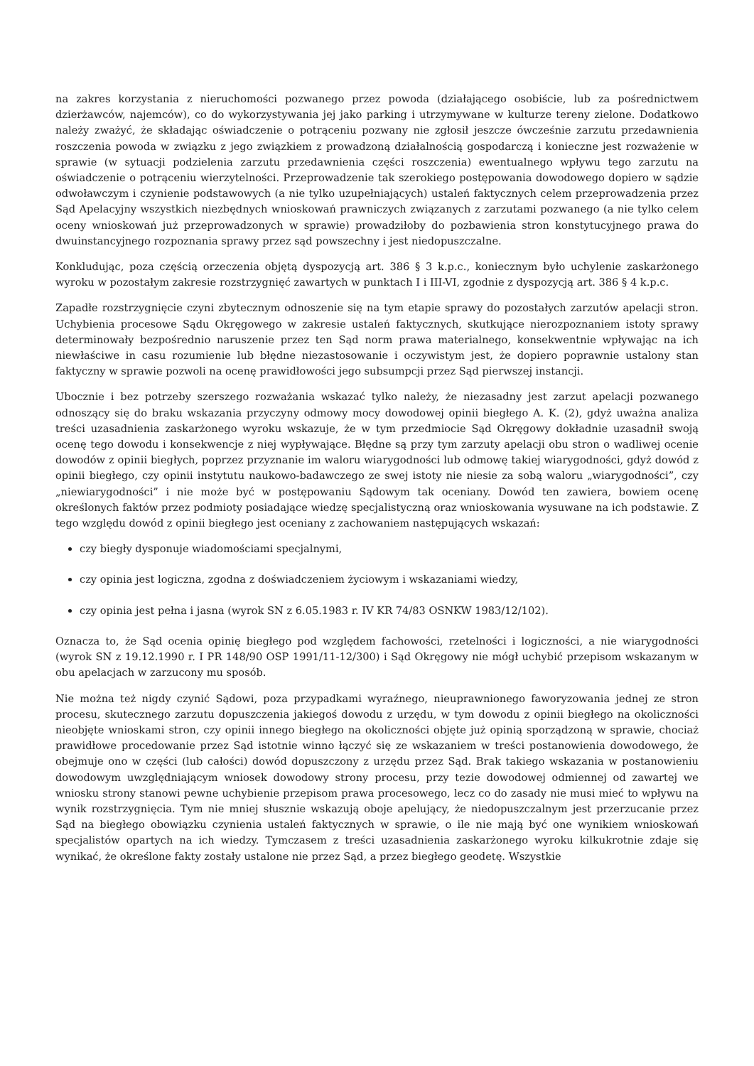na zakres korzystania z nieruchomości pozwanego przez powoda (działającego osobiście, lub za pośrednictwem dzierżawców, najemców), co do wykorzystywania jej jako parking i utrzymywane w kulturze tereny zielone. Dodatkowo należy zważyć, że składając oświadczenie o potrąceniu pozwany nie zgłosił jeszcze ówcześnie zarzutu przedawnienia roszczenia powoda w związku z jego związkiem z prowadzoną działalnością gospodarczą i konieczne jest rozważenie w sprawie (w sytuacji podzielenia zarzutu przedawnienia części roszczenia) ewentualnego wpływu tego zarzutu na oświadczenie o potrąceniu wierzytelności. Przeprowadzenie tak szerokiego postępowania dowodowego dopiero w sądzie odwoławczym i czynienie podstawowych (a nie tylko uzupełniających) ustaleń faktycznych celem przeprowadzenia przez Sąd Apelacyjny wszystkich niezbędnych wnioskowań prawniczych związanych z zarzutami pozwanego (a nie tylko celem oceny wnioskowań już przeprowadzonych w sprawie) prowadziłoby do pozbawienia stron konstytucyjnego prawa do dwuinstancyjnego rozpoznania sprawy przez sąd powszechny i jest niedopuszczalne.
Konkludując, poza częścią orzeczenia objętą dyspozycją art. 386 § 3 k.p.c., koniecznym było uchylenie zaskarżonego wyroku w pozostałym zakresie rozstrzygnięć zawartych w punktach I i III-VI, zgodnie z dyspozycją art. 386 § 4 k.p.c.
Zapadłe rozstrzygnięcie czyni zbytecznym odnoszenie się na tym etapie sprawy do pozostałych zarzutów apelacji stron. Uchybienia procesowe Sądu Okręgowego w zakresie ustaleń faktycznych, skutkujące nierozpoznaniem istoty sprawy determinowały bezpośrednio naruszenie przez ten Sąd norm prawa materialnego, konsekwentnie wpływając na ich niewłaściwe in casu rozumienie lub błędne niezastosowanie i oczywistym jest, że dopiero poprawnie ustalony stan faktyczny w sprawie pozwoli na ocenę prawidłowości jego subsumpcji przez Sąd pierwszej instancji.
Ubocznie i bez potrzeby szerszego rozważania wskazać tylko należy, że niezasadny jest zarzut apelacji pozwanego odnoszący się do braku wskazania przyczyny odmowy mocy dowodowej opinii biegłego A. K. (2), gdyż uważna analiza treści uzasadnienia zaskarżonego wyroku wskazuje, że w tym przedmiocie Sąd Okręgowy dokładnie uzasadnił swoją ocenę tego dowodu i konsekwencje z niej wypływające. Błędne są przy tym zarzuty apelacji obu stron o wadliwej ocenie dowodów z opinii biegłych, poprzez przyznanie im waloru wiarygodności lub odmowę takiej wiarygodności, gdyż dowód z opinii biegłego, czy opinii instytutu naukowo-badawczego ze swej istoty nie niesie za sobą waloru „wiarygodności”, czy „niewiarygodności” i nie może być w postępowaniu Sądowym tak oceniany. Dowód ten zawiera, bowiem ocenę określonych faktów przez podmioty posiadające wiedzę specjalistyczną oraz wnioskowania wysuwane na ich podstawie. Z tego względu dowód z opinii biegłego jest oceniany z zachowaniem następujących wskazań:
czy biegły dysponuje wiadomościami specjalnymi,
czy opinia jest logiczna, zgodna z doświadczeniem życiowym i wskazaniami wiedzy,
czy opinia jest pełna i jasna (wyrok SN z 6.05.1983 r. IV KR 74/83 OSNKW 1983/12/102).
Oznacza to, że Sąd ocenia opinię biegłego pod względem fachowości, rzetelności i logiczności, a nie wiarygodności (wyrok SN z 19.12.1990 r. I PR 148/90 OSP 1991/11-12/300) i Sąd Okręgowy nie mógł uchybić przepisom wskazanym w obu apelacjach w zarzucony mu sposób.
Nie można też nigdy czynić Sądowi, poza przypadkami wyraźnego, nieuprawnionego faworyzowania jednej ze stron procesu, skutecznego zarzutu dopuszczenia jakiegoś dowodu z urzędu, w tym dowodu z opinii biegłego na okoliczności nieobjęte wnioskami stron, czy opinii innego biegłego na okoliczności objęte już opinią sporządzoną w sprawie, chociaż prawidłowe procedowanie przez Sąd istotnie winno łączyć się ze wskazaniem w treści postanowienia dowodowego, że obejmuje ono w części (lub całości) dowód dopuszczony z urzędu przez Sąd. Brak takiego wskazania w postanowieniu dowodowym uwzględniającym wniosek dowodowy strony procesu, przy tezie dowodowej odmiennej od zawartej we wniosku strony stanowi pewne uchybienie przepisom prawa procesowego, lecz co do zasady nie musi mieć to wpływu na wynik rozstrzygnięcia. Tym nie mniej słusznie wskazują oboje apelujący, że niedopuszczalnym jest przerzucanie przez Sąd na biegłego obowiązku czynienia ustaleń faktycznych w sprawie, o ile nie mają być one wynikiem wnioskowań specjalistów opartych na ich wiedzy. Tymczasem z treści uzasadnienia zaskarżonego wyroku kilkukrotnie zdaje się wynikać, że określone fakty zostały ustalone nie przez Sąd, a przez biegłego geodetę. Wszystkie